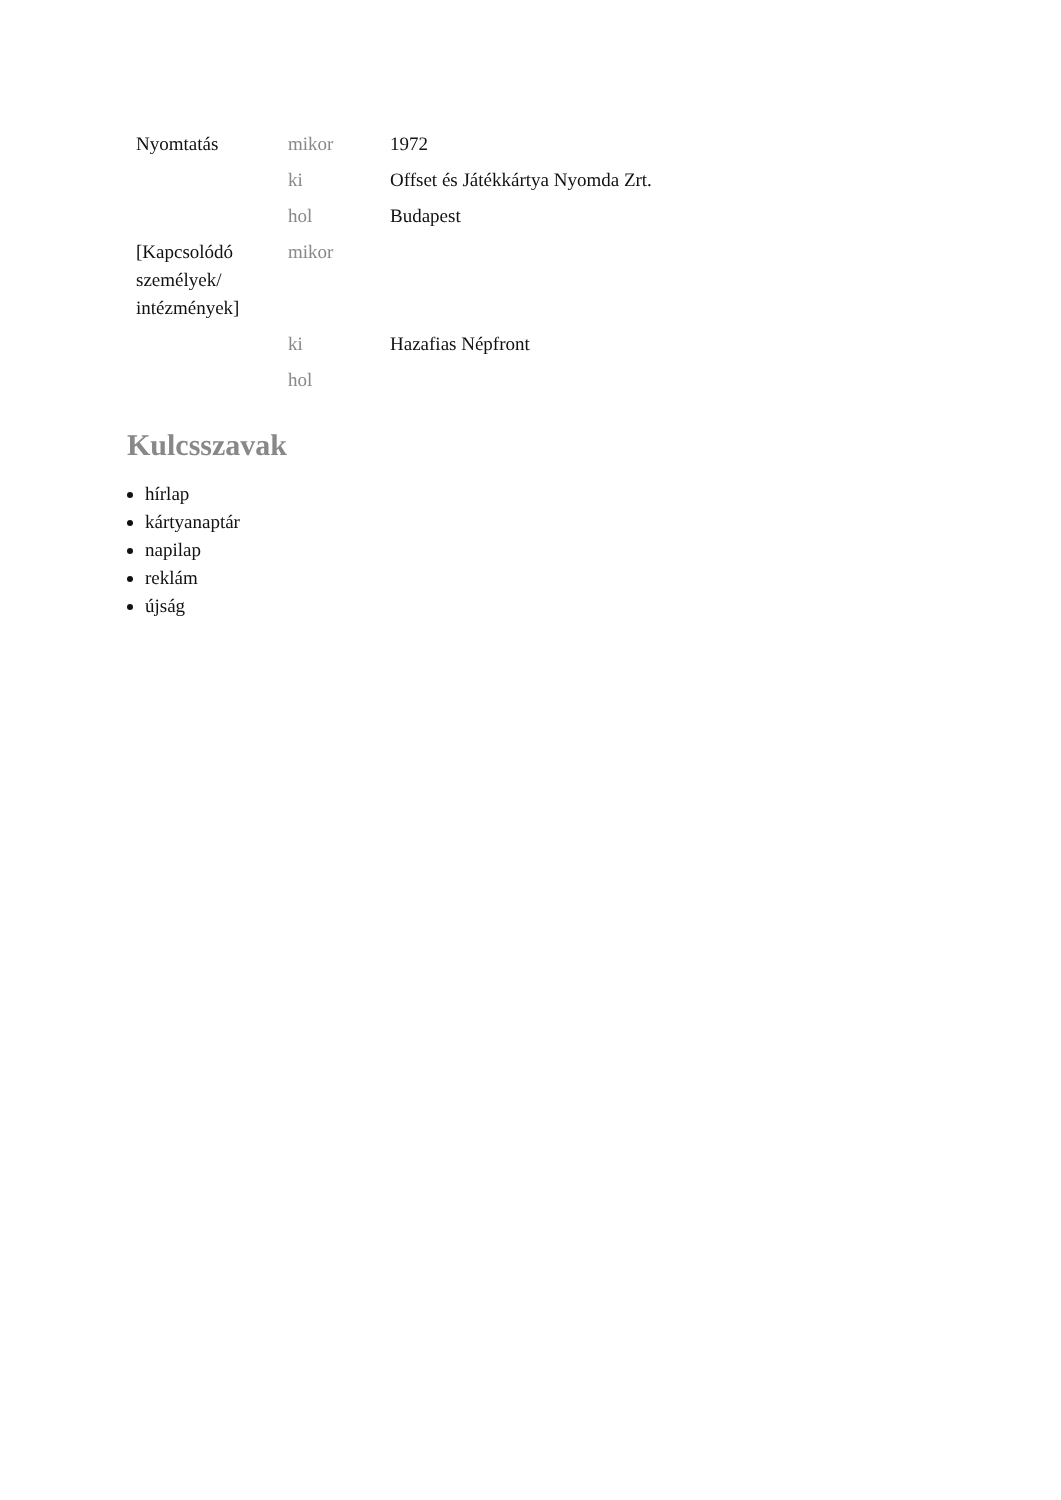| Nyomtatás | mikor | 1972 |
| | ki | Offset és Játékkártya Nyomda Zrt. |
| | hol | Budapest |
| [Kapcsolódó személyek/ intézmények] | mikor | |
| | ki | Hazafias Népfront |
| | hol | |
Kulcsszavak
hírlap
kártyanaptár
napilap
reklám
újság